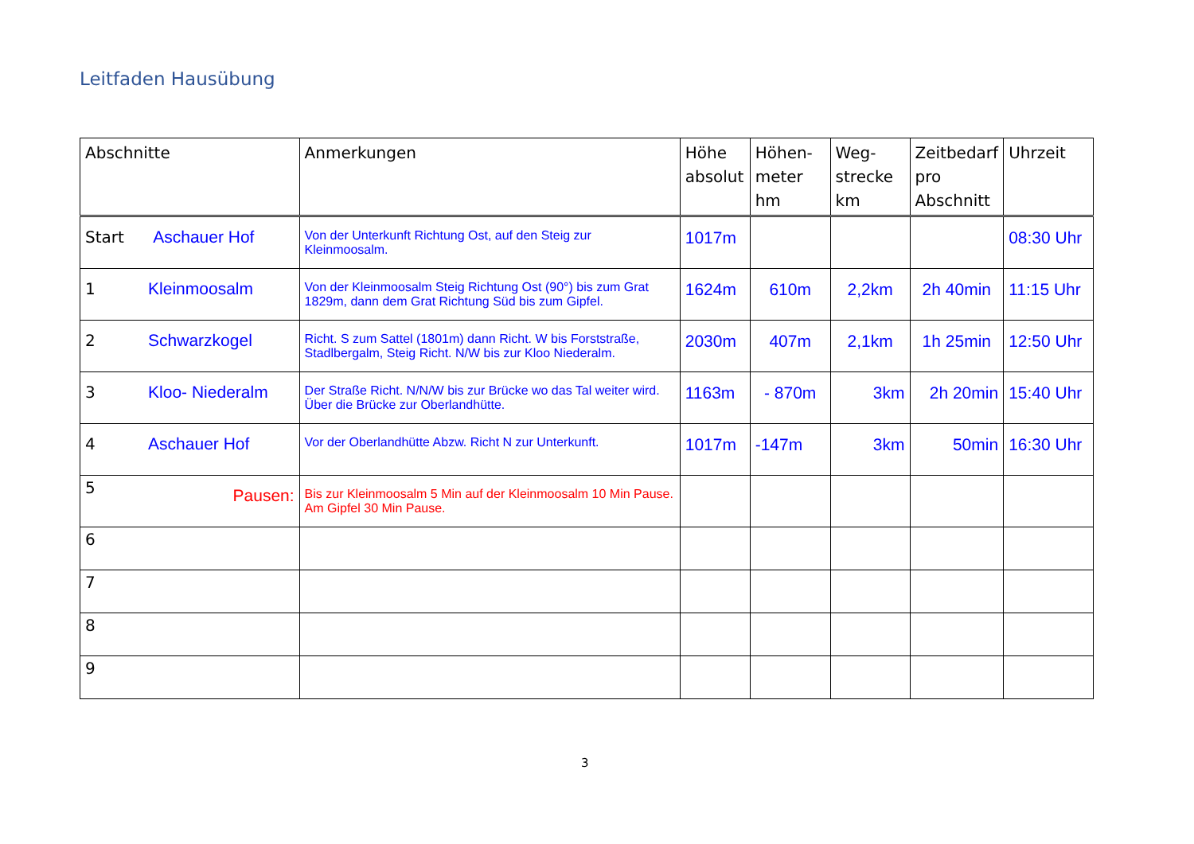Leitfaden Hausübung
| Abschnitte | Anmerkungen | Höhe absolut | Höhen-meter hm | Weg-strecke km | Zeitbedarf pro Abschnitt | Uhrzeit |
| --- | --- | --- | --- | --- | --- | --- |
| Start Aschauer Hof | Von der Unterkunft Richtung Ost, auf den Steig zur Kleinmoosalm. | 1017m | | | | 08:30 Uhr |
| 1 Kleinmoosalm | Von der Kleinmoosalm Steig Richtung Ost (90°) bis zum Grat 1829m, dann dem Grat Richtung Süd bis zum Gipfel. | 1624m | 610m | 2,2km | 2h 40min | 11:15 Uhr |
| 2 Schwarzkogel | Richt. S zum Sattel (1801m) dann Richt. W bis Forststraße, Stadlbergalm, Steig Richt. N/W bis zur Kloo Niederalm. | 2030m | 407m | 2,1km | 1h 25min | 12:50 Uhr |
| 3 Kloo- Niederalm | Der Straße Richt. N/N/W bis zur Brücke wo das Tal weiter wird. Über die Brücke zur Oberlandhütte. | 1163m | - 870m | 3km | 2h 20min | 15:40 Uhr |
| 4 Aschauer Hof | Vor der Oberlandhütte Abzw. Richt N zur Unterkunft. | 1017m | -147m | 3km | 50min | 16:30 Uhr |
| 5 Pausen: | Bis zur Kleinmoosalm 5 Min auf der Kleinmoosalm 10 Min Pause. Am Gipfel 30 Min Pause. | | | | | |
| 6 | | | | | | |
| 7 | | | | | | |
| 8 | | | | | | |
| 9 | | | | | | |
3